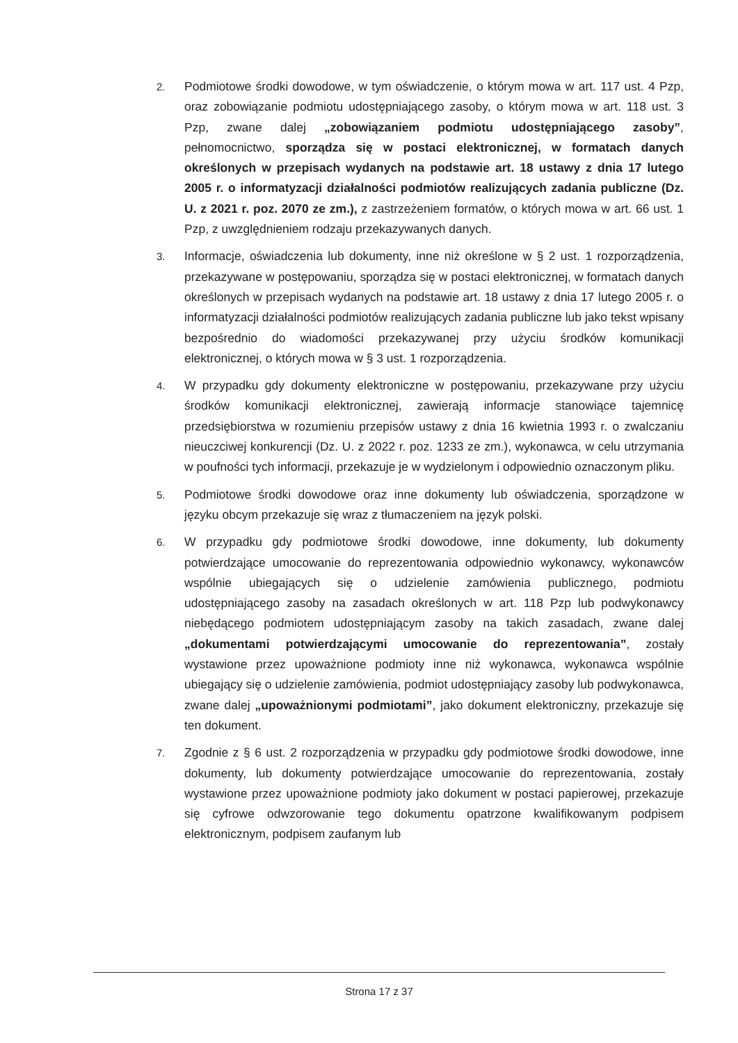2.
Podmiotowe środki dowodowe, w tym oświadczenie, o którym mowa w art. 117 ust. 4 Pzp, oraz zobowiązanie podmiotu udostępniającego zasoby, o którym mowa w art. 118 ust. 3 Pzp, zwane dalej „zobowiązaniem podmiotu udostępniającego zasoby”, pełnomocnictwo, sporządza się w postaci elektronicznej, w formatach danych określonych w przepisach wydanych na podstawie art. 18 ustawy z dnia 17 lutego 2005 r. o informatyzacji działalności podmiotów realizujących zadania publiczne (Dz. U. z 2021 r. poz. 2070 ze zm.), z zastrzeżeniem formatów, o których mowa w art. 66 ust. 1 Pzp, z uwzględnieniem rodzaju przekazywanych danych.
3.
Informacje, oświadczenia lub dokumenty, inne niż określone w § 2 ust. 1 rozporządzenia, przekazywane w postępowaniu, sporządza się w postaci elektronicznej, w formatach danych określonych w przepisach wydanych na podstawie art. 18 ustawy z dnia 17 lutego 2005 r. o informatyzacji działalności podmiotów realizujących zadania publiczne lub jako tekst wpisany bezpośrednio do wiadomości przekazywanej przy użyciu środków komunikacji elektronicznej, o których mowa w § 3 ust. 1 rozporządzenia.
4.
W przypadku gdy dokumenty elektroniczne w postępowaniu, przekazywane przy użyciu środków komunikacji elektronicznej, zawierają informacje stanowiące tajemnicę przedsiębiorstwa w rozumieniu przepisów ustawy z dnia 16 kwietnia 1993 r. o zwalczaniu nieuczciwej konkurencji (Dz. U. z 2022 r. poz. 1233 ze zm.), wykonawca, w celu utrzymania w poufności tych informacji, przekazuje je w wydzielonym i odpowiednio oznaczonym pliku.
5.
Podmiotowe środki dowodowe oraz inne dokumenty lub oświadczenia, sporządzone w języku obcym przekazuje się wraz z tłumaczeniem na język polski.
6.
W przypadku gdy podmiotowe środki dowodowe, inne dokumenty, lub dokumenty potwierdzające umocowanie do reprezentowania odpowiednio wykonawcy, wykonawców wspólnie ubiegających się o udzielenie zamówienia publicznego, podmiotu udostępniającego zasoby na zasadach określonych w art. 118 Pzp lub podwykonawcy niebędącego podmiotem udostępniającym zasoby na takich zasadach, zwane dalej „dokumentami potwierdzającymi umocowanie do reprezentowania”, zostały wystawione przez upoważnione podmioty inne niż wykonawca, wykonawca wspólnie ubiegający się o udzielenie zamówienia, podmiot udostępniający zasoby lub podwykonawca, zwane dalej „upoważnionymi podmiotami”, jako dokument elektroniczny, przekazuje się ten dokument.
7.
Zgodnie z § 6 ust. 2 rozporządzenia w przypadku gdy podmiotowe środki dowodowe, inne dokumenty, lub dokumenty potwierdzające umocowanie do reprezentowania, zostały wystawione przez upoważnione podmioty jako dokument w postaci papierowej, przekazuje się cyfrowe odwzorowanie tego dokumentu opatrzone kwalifikowanym podpisem elektronicznym, podpisem zaufanym lub
Strona 17 z 37